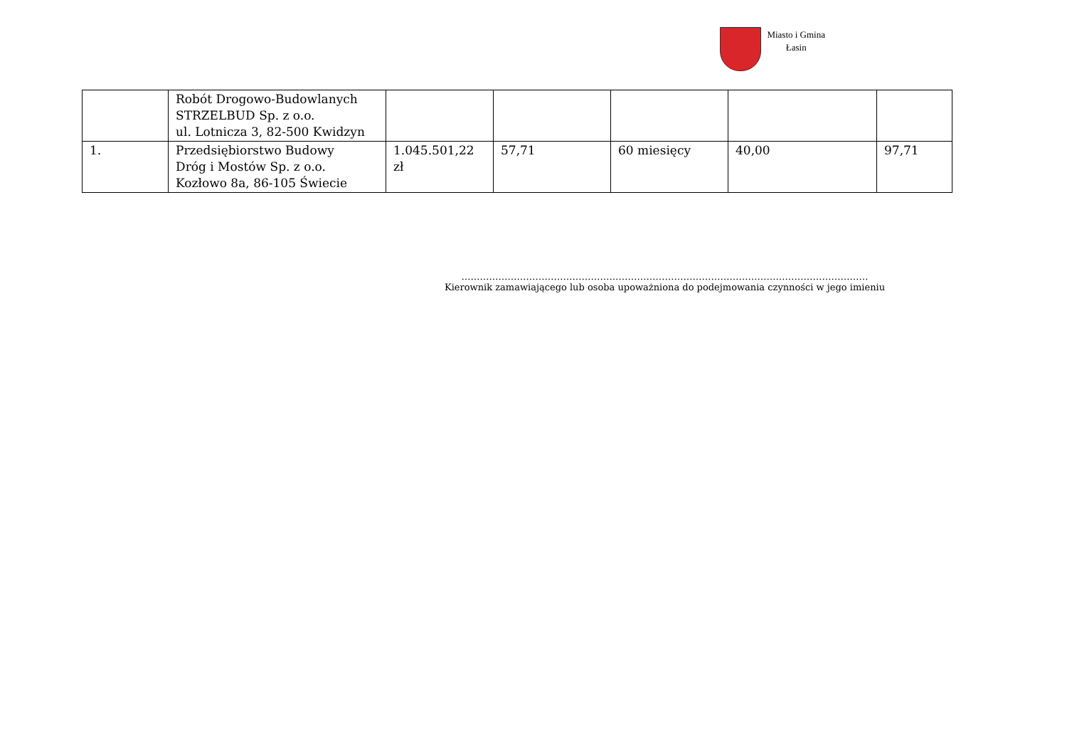Miasto i Gmina
Łasin
| | Robót Drogowo-Budowlanych STRZELBUD Sp. z o.o. ul. Lotnicza 3, 82-500 Kwidzyn | | | | | |
| 1. | Przedsiębiorstwo Budowy Dróg i Mostów Sp. z o.o. Kozłowo 8a, 86-105 Świecie | 1.045.501,22 zł | 57,71 | 60 miesięcy | 40,00 | 97,71 |
……………………………………………………………………………………………………………………
Kierownik zamawiającego lub osoba upoważniona do podejmowania czynności w jego imieniu